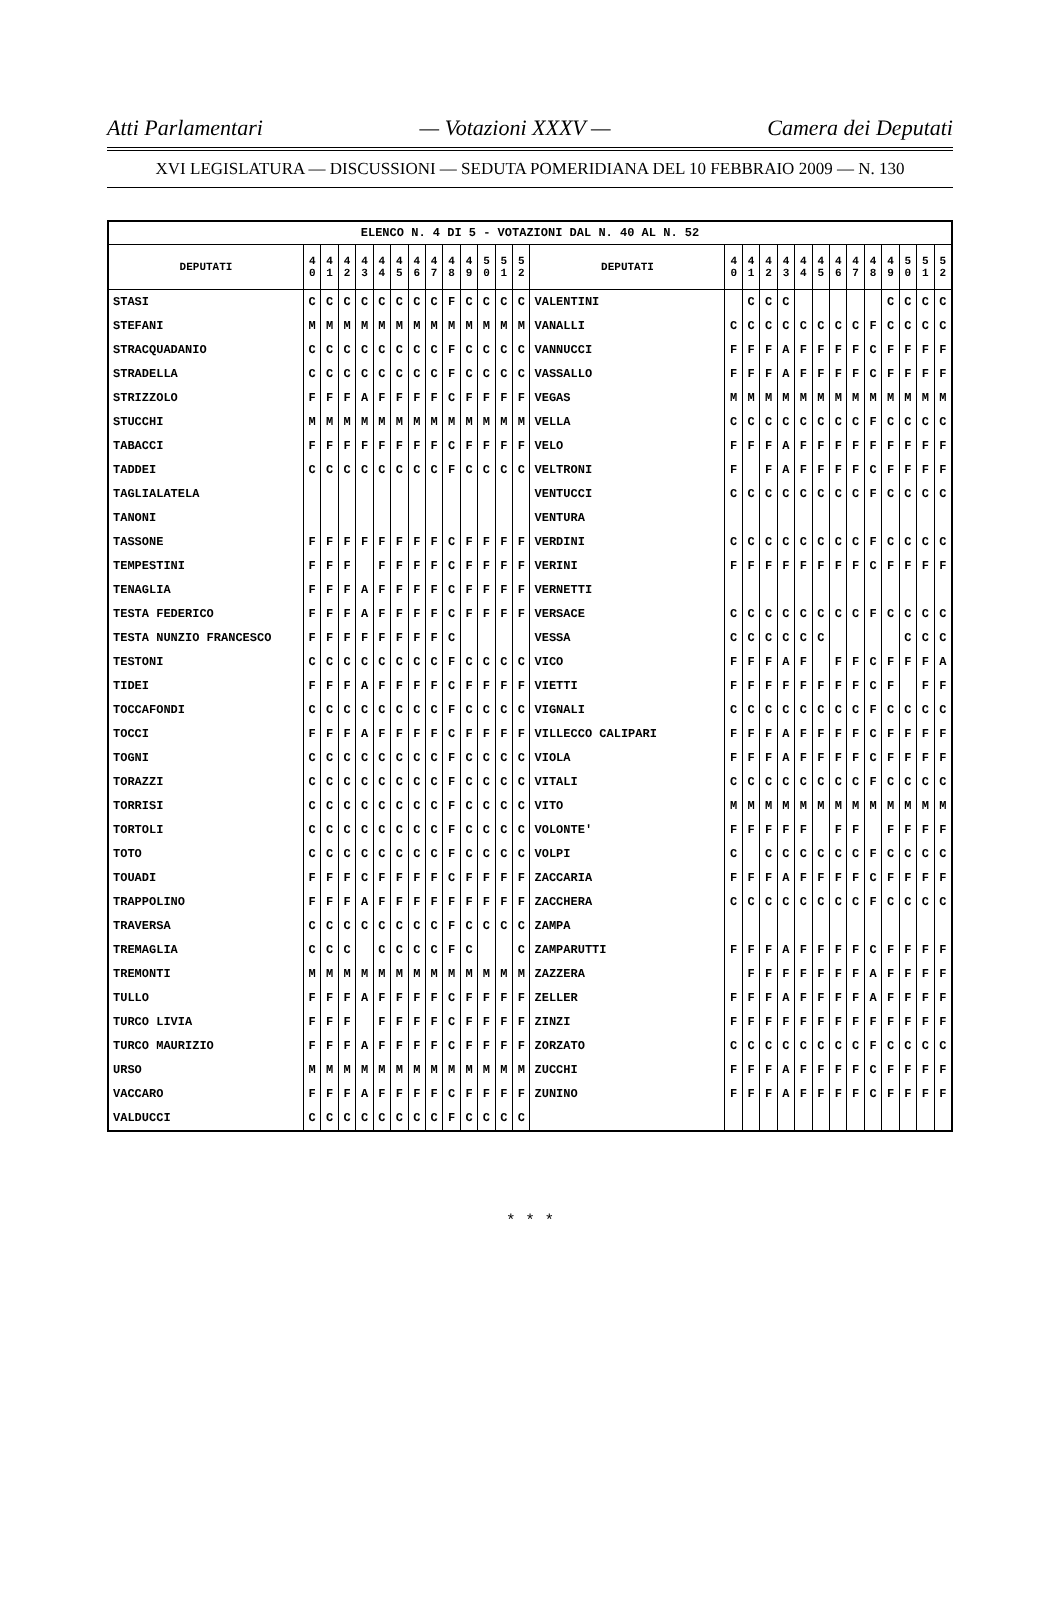Atti Parlamentari — Votazioni XXXV — Camera dei Deputati
XVI LEGISLATURA — DISCUSSIONI — SEDUTA POMERIDIANA DEL 10 FEBBRAIO 2009 — N. 130
| ELENCO N. 4 DI 5 - VOTAZIONI DAL N. 40 AL N. 52 | | | | | | | | | | | | | | | | | | | | | | | | | | | |
| --- | --- | --- | --- | --- | --- | --- | --- | --- | --- | --- | --- | --- | --- | --- | --- | --- | --- | --- | --- | --- | --- | --- | --- | --- | --- | --- | --- |
| DEPUTATI | 4 0 | 4 1 | 4 2 | 4 3 | 4 4 | 4 5 | 4 6 | 4 7 | 4 8 | 4 9 | 5 0 | 5 1 | 5 2 | DEPUTATI | 4 0 | 4 1 | 4 2 | 4 3 | 4 4 | 4 5 | 4 6 | 4 7 | 4 8 | 4 9 | 5 0 | 5 1 | 5 2 |
| STASI | C | C | C | C | C | C | C | C | F | C | C | C | C | VALENTINI | | C | C | C | | | | | | C | C | C | C |
| STEFANI | M | M | M | M | M | M | M | M | M | M | M | M | M | VANALLI | C | C | C | C | C | C | C | C | F | C | C | C | C |
| STRACQUADANIO | C | C | C | C | C | C | C | C | F | C | C | C | C | VANNUCCI | F | F | F | A | F | F | F | F | C | F | F | F | F |
| STRADELLA | C | C | C | C | C | C | C | C | F | C | C | C | C | VASSALLO | F | F | F | A | F | F | F | F | C | F | F | F | F |
| STRIZZOLO | F | F | F | A | F | F | F | F | C | F | F | F | F | VEGAS | M | M | M | M | M | M | M | M | M | M | M | M | M |
| STUCCHI | M | M | M | M | M | M | M | M | M | M | M | M | M | VELLA | C | C | C | C | C | C | C | C | F | C | C | C | C |
| TABACCI | F | F | F | F | F | F | F | F | C | F | F | F | F | VELO | F | F | F | A | F | F | F | F | F | F | F | F | F |
| TADDEI | C | C | C | C | C | C | C | C | F | C | C | C | C | VELTRONI | F | | F | A | F | F | F | F | C | F | F | F | F |
| TAGLIALATELA | | | | | | | | | | | | | | VENTUCCI | C | C | C | C | C | C | C | C | F | C | C | C | C |
| TANONI | | | | | | | | | | | | | | VENTURA | | | | | | | | | | | | | |
| TASSONE | F | F | F | F | F | F | F | F | C | F | F | F | F | VERDINI | C | C | C | C | C | C | C | C | F | C | C | C | C |
| TEMPESTINI | F | F | F | | F | F | F | F | C | F | F | F | F | VERINI | F | F | F | F | F | F | F | F | C | F | F | F | F |
| TENAGLIA | F | F | F | A | F | F | F | F | C | F | F | F | F | VERNETTI | | | | | | | | | | | | | |
| TESTA FEDERICO | F | F | F | A | F | F | F | F | C | F | F | F | F | VERSACE | C | C | C | C | C | C | C | C | F | C | C | C | C |
| TESTA NUNZIO FRANCESCO | F | F | F | F | F | F | F | F | C | | | | | VESSA | C | C | C | C | C | C | | | | | C | C | C |
| TESTONI | C | C | C | C | C | C | C | C | F | C | C | C | C | VICO | F | F | F | A | F | | F | F | C | F | F | F | A |
| TIDEI | F | F | F | A | F | F | F | F | C | F | F | F | F | VIETTI | F | F | F | F | F | F | F | F | C | F | | F | F |
| TOCCAFONDI | C | C | C | C | C | C | C | C | F | C | C | C | C | VIGNALI | C | C | C | C | C | C | C | C | F | C | C | C | C |
| TOCCI | F | F | F | A | F | F | F | F | C | F | F | F | F | VILLECCO CALIPARI | F | F | F | A | F | F | F | F | C | F | F | F | F |
| TOGNI | C | C | C | C | C | C | C | C | F | C | C | C | C | VIOLA | F | F | F | A | F | F | F | F | C | F | F | F | F |
| TORAZZI | C | C | C | C | C | C | C | C | F | C | C | C | C | VITALI | C | C | C | C | C | C | C | C | F | C | C | C | C |
| TORRISI | C | C | C | C | C | C | C | C | F | C | C | C | C | VITO | M | M | M | M | M | M | M | M | M | M | M | M | M |
| TORTOLI | C | C | C | C | C | C | C | C | F | C | C | C | C | VOLONTE' | F | F | F | F | F | | F | F | | F | F | F | F |
| TOTO | C | C | C | C | C | C | C | C | F | C | C | C | C | VOLPI | C | | C | C | C | C | C | C | F | C | C | C | C |
| TOUADI | F | F | F | C | F | F | F | F | C | F | F | F | F | ZACCARIA | F | F | F | A | F | F | F | F | C | F | F | F | F |
| TRAPPOLINO | F | F | F | A | F | F | F | F | F | F | F | F | F | ZACCHERA | C | C | C | C | C | C | C | C | F | C | C | C | C |
| TRAVERSA | C | C | C | C | C | C | C | C | F | C | C | C | C | ZAMPA | | | | | | | | | | | | | |
| TREMAGLIA | C | C | C | | C | C | C | C | F | C | | | C | ZAMPARUTTI | F | F | F | A | F | F | F | F | C | F | F | F | F |
| TREMONTI | M | M | M | M | M | M | M | M | M | M | M | M | M | ZAZZERA | | F | F | F | F | F | F | F | A | F | F | F | F |
| TULLO | F | F | F | A | F | F | F | F | C | F | F | F | F | ZELLER | F | F | F | A | F | F | F | F | A | F | F | F | F |
| TURCO LIVIA | F | F | F | | F | F | F | F | C | F | F | F | F | ZINZI | F | F | F | F | F | F | F | F | F | F | F | F | F |
| TURCO MAURIZIO | F | F | F | A | F | F | F | F | C | F | F | F | F | ZORZATO | C | C | C | C | C | C | C | C | F | C | C | C | C |
| URSO | M | M | M | M | M | M | M | M | M | M | M | M | M | ZUCCHI | F | F | F | A | F | F | F | F | C | F | F | F | F |
| VACCARO | F | F | F | A | F | F | F | F | C | F | F | F | F | ZUNINO | F | F | F | A | F | F | F | F | C | F | F | F | F |
| VALDUCCI | C | C | C | C | C | C | C | C | F | C | C | C | C | | | | | | | | | | | | | | |
* * *